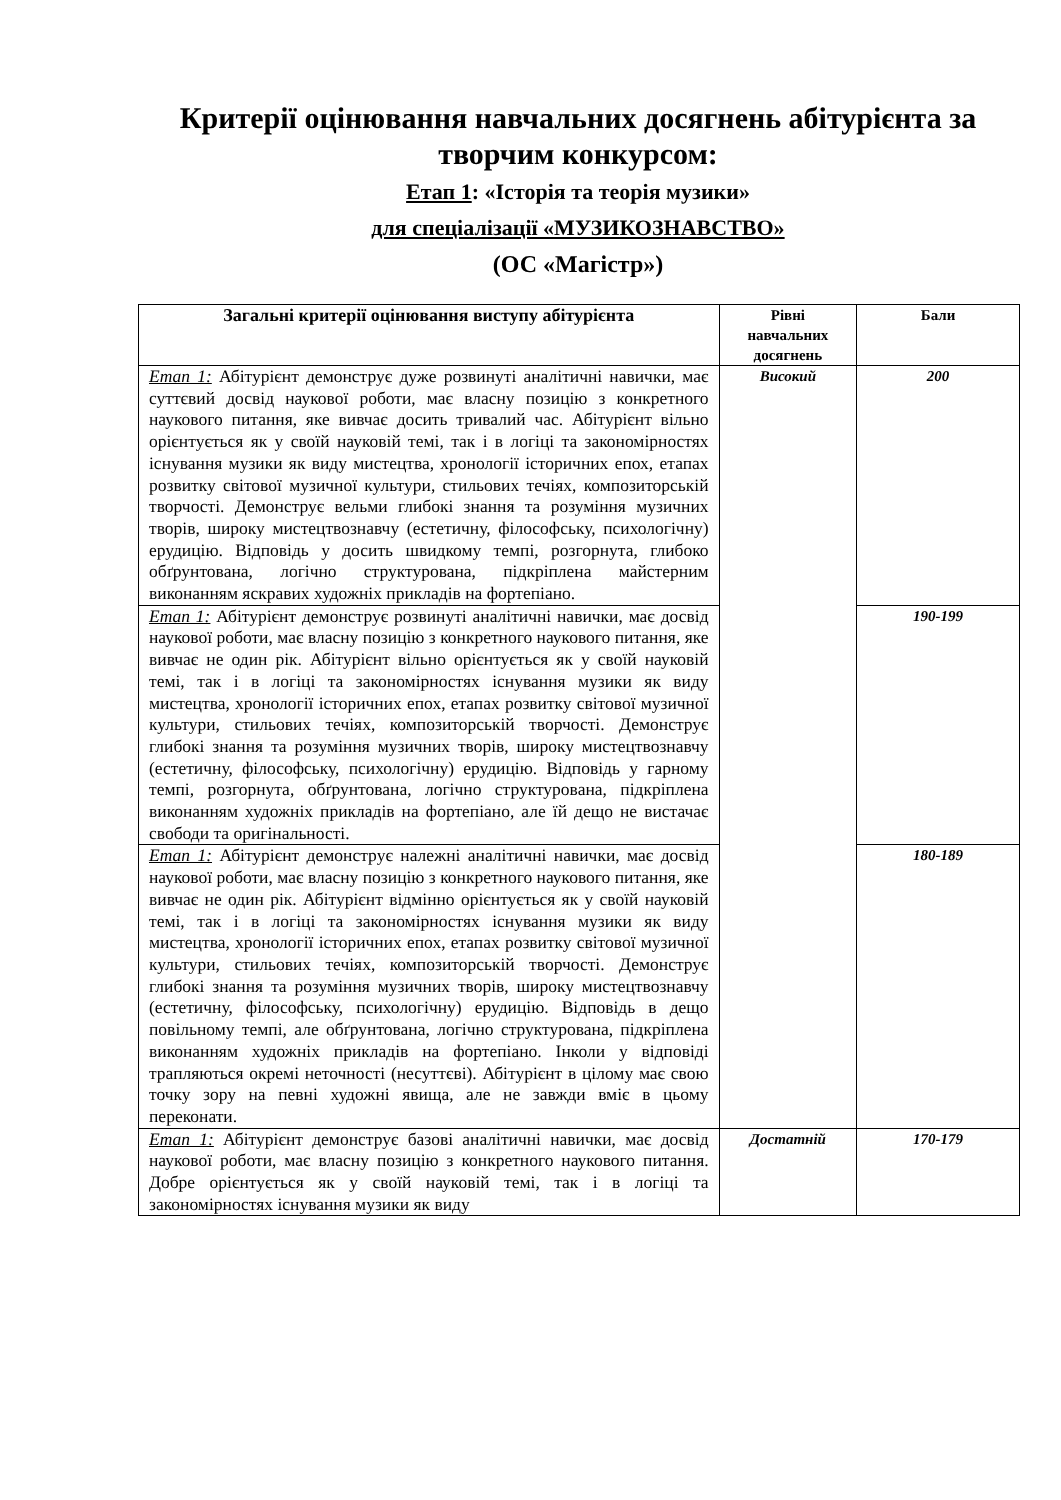Критерії оцінювання навчальних досягнень абітурієнта за творчим конкурсом:
Етап 1: «Історія та теорія музики»
для спеціалізації «МУЗИКОЗНАВСТВО»
(ОС «Магістр»)
| Загальні критерії оцінювання виступу абітурієнта | Рівні навчальних досягнень | Бали |
| --- | --- | --- |
| Етап 1: Абітурієнт демонструє дуже розвинуті аналітичні навички, має суттєвий досвід наукової роботи, має власну позицію з конкретного наукового питання, яке вивчає досить тривалий час. Абітурієнт вільно орієнтується як у своїй науковій темі, так і в логіці та закономірностях існування музики як виду мистецтва, хронології історичних епох, етапах розвитку світової музичної культури, стильових течіях, композиторській творчості. Демонструє вельми глибокі знання та розуміння музичних творів, широку мистецтвознавчу (естетичну, філософську, психологічну) ерудицію. Відповідь у досить швидкому темпі, розгорнута, глибоко обґрунтована, логічно структурована, підкріплена майстерним виконанням яскравих художніх прикладів на фортепіано. | Високий | 200 |
| Етап 1: Абітурієнт демонструє розвинуті аналітичні навички, має досвід наукової роботи, має власну позицію з конкретного наукового питання, яке вивчає не один рік. Абітурієнт вільно орієнтується як у своїй науковій темі, так і в логіці та закономірностях існування музики як виду мистецтва, хронології історичних епох, етапах розвитку світової музичної культури, стильових течіях, композиторській творчості. Демонструє глибокі знання та розуміння музичних творів, широку мистецтвознавчу (естетичну, філософську, психологічну) ерудицію. Відповідь у гарному темпі, розгорнута, обґрунтована, логічно структурована, підкріплена виконанням художніх прикладів на фортепіано, але їй дещо не вистачає свободи та оригінальності. | | 190-199 |
| Етап 1: Абітурієнт демонструє належні аналітичні навички, має досвід наукової роботи, має власну позицію з конкретного наукового питання, яке вивчає не один рік. Абітурієнт відмінно орієнтується як у своїй науковій темі, так і в логіці та закономірностях існування музики як виду мистецтва, хронології історичних епох, етапах розвитку світової музичної культури, стильових течіях, композиторській творчості. Демонструє глибокі знання та розуміння музичних творів, широку мистецтвознавчу (естетичну, філософську, психологічну) ерудицію. Відповідь в дещо повільному темпі, але обґрунтована, логічно структурована, підкріплена виконанням художніх прикладів на фортепіано. Інколи у відповіді трапляються окремі неточності (несуттєві). Абітурієнт в цілому має свою точку зору на певні художні явища, але не завжди вміє в цьому переконати. | | 180-189 |
| Етап 1: Абітурієнт демонструє базові аналітичні навички, має досвід наукової роботи, має власну позицію з конкретного наукового питання. Добре орієнтується як у своїй науковій темі, так і в логіці та закономірностях існування музики як виду | Достатній | 170-179 |